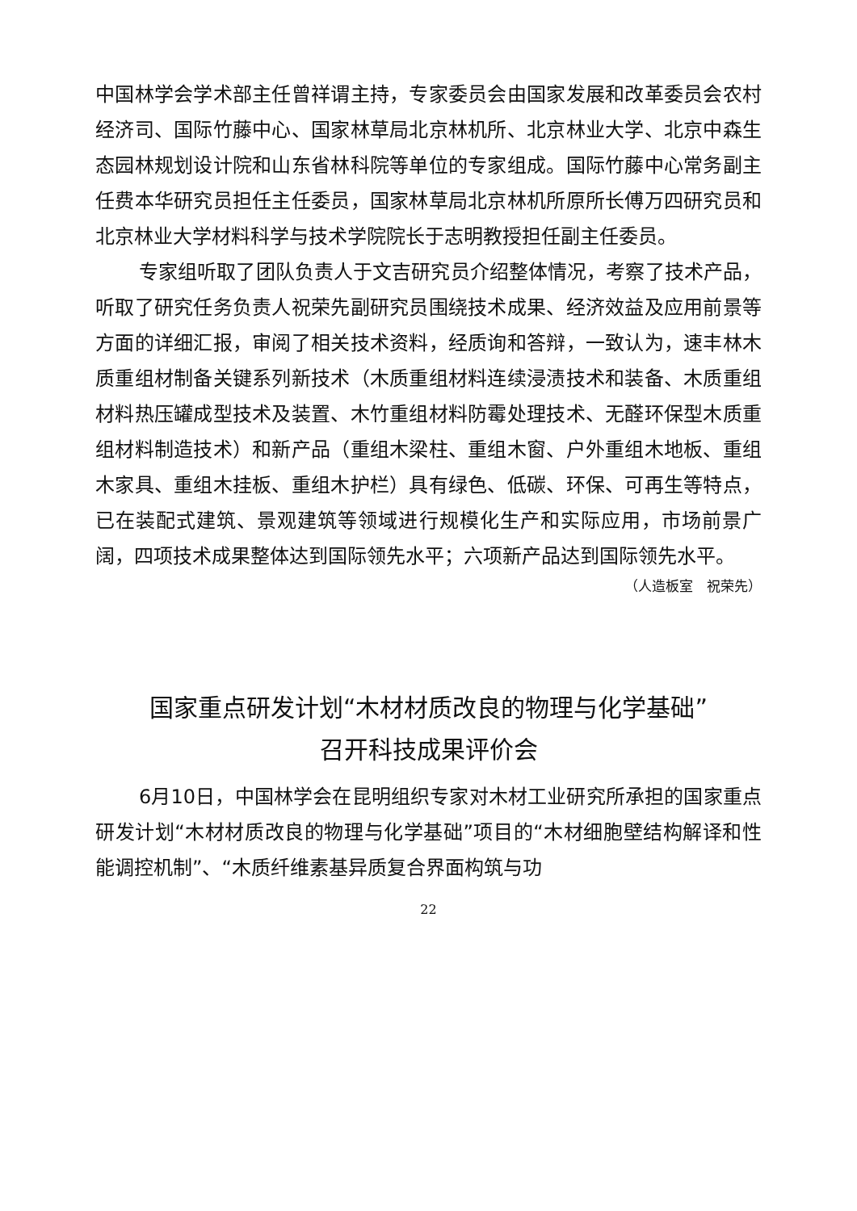中国林学会学术部主任曾祥谓主持，专家委员会由国家发展和改革委员会农村经济司、国际竹藤中心、国家林草局北京林机所、北京林业大学、北京中森生态园林规划设计院和山东省林科院等单位的专家组成。国际竹藤中心常务副主任费本华研究员担任主任委员，国家林草局北京林机所原所长傅万四研究员和北京林业大学材料科学与技术学院院长于志明教授担任副主任委员。
专家组听取了团队负责人于文吉研究员介绍整体情况，考察了技术产品，听取了研究任务负责人祝荣先副研究员围绕技术成果、经济效益及应用前景等方面的详细汇报，审阅了相关技术资料，经质询和答辩，一致认为，速丰林木质重组材制备关键系列新技术（木质重组材料连续浸渍技术和装备、木质重组材料热压罐成型技术及装置、木竹重组材料防霉处理技术、无醛环保型木质重组材料制造技术）和新产品（重组木梁柱、重组木窗、户外重组木地板、重组木家具、重组木挂板、重组木护栏）具有绿色、低碳、环保、可再生等特点，已在装配式建筑、景观建筑等领域进行规模化生产和实际应用，市场前景广阔，四项技术成果整体达到国际领先水平；六项新产品达到国际领先水平。
（人造板室　祝荣先）
国家重点研发计划“木材材质改良的物理与化学基础”
召开科技成果评价会
6月10日，中国林学会在昆明组织专家对木材工业研究所承担的国家重点研发计划“木材材质改良的物理与化学基础”项目的“木材细胞壁结构解译和性能调控机制”、“木质纤维素基异质复合界面构筑与功
22